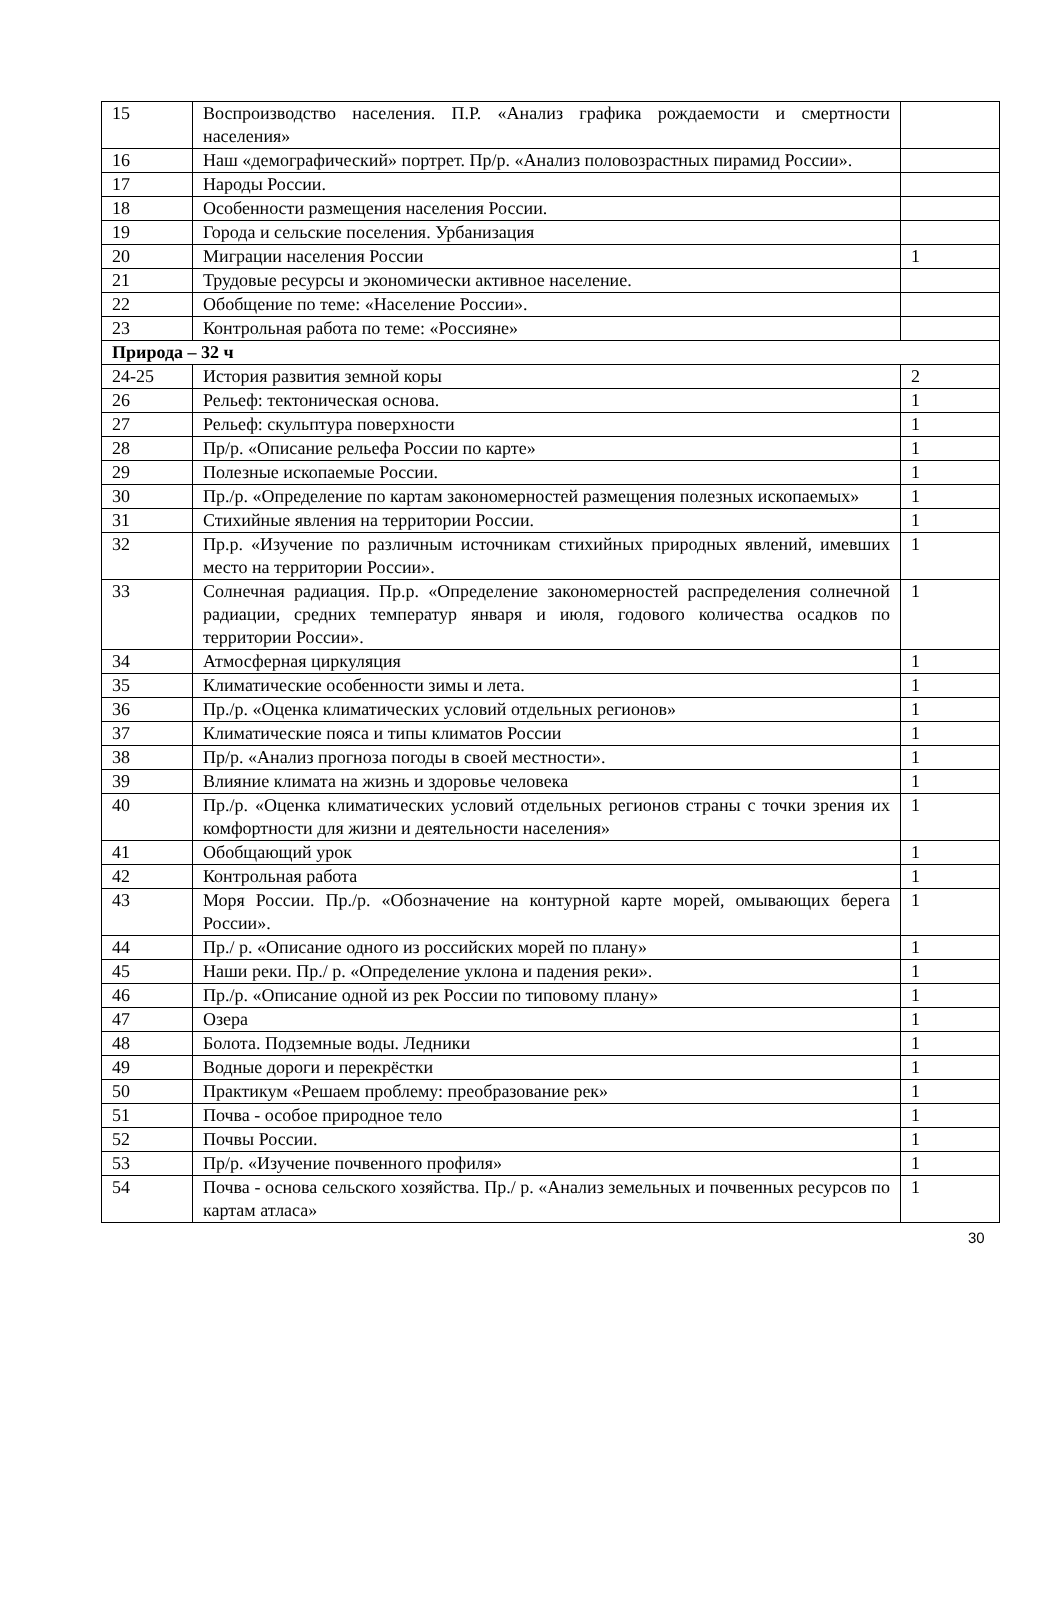| 15 | Воспроизводство населения. П.Р. «Анализ графика рождаемости и смертности населения» | |
| 16 | Наш «демографический» портрет. Пр/р. «Анализ половозрастных пирамид России». | |
| 17 | Народы России. | |
| 18 | Особенности размещения населения России. | |
| 19 | Города и сельские поселения. Урбанизация | |
| 20 | Миграции населения России | 1 |
| 21 | Трудовые ресурсы и экономически активное население. | |
| 22 | Обобщение по теме: «Население России». | |
| 23 | Контрольная работа по теме: «Россияне» | |
| Природа – 32 ч | | |
| 24-25 | История развития земной коры | 2 |
| 26 | Рельеф: тектоническая основа. | 1 |
| 27 | Рельеф: скульптура поверхности | 1 |
| 28 | Пр/р. «Описание рельефа России по карте» | 1 |
| 29 | Полезные ископаемые России. | 1 |
| 30 | Пр./р. «Определение по картам закономерностей размещения полезных ископаемых» | 1 |
| 31 | Стихийные явления на территории России. | 1 |
| 32 | Пр.р. «Изучение по различным источникам стихийных природных явлений, имевших место на территории России». | 1 |
| 33 | Солнечная радиация. Пр.р. «Определение закономерностей распределения солнечной радиации, средних температур января и июля, годового количества осадков по территории России». | 1 |
| 34 | Атмосферная циркуляция | 1 |
| 35 | Климатические особенности зимы и лета. | 1 |
| 36 | Пр./р. «Оценка климатических условий отдельных регионов» | 1 |
| 37 | Климатические пояса и типы климатов России | 1 |
| 38 | Пр/р. «Анализ прогноза погоды в своей местности». | 1 |
| 39 | Влияние климата на жизнь и здоровье человека | 1 |
| 40 | Пр./р. «Оценка климатических условий отдельных регионов страны с точки зрения их комфортности для жизни и деятельности населения» | 1 |
| 41 | Обобщающий урок | 1 |
| 42 | Контрольная работа | 1 |
| 43 | Моря России. Пр./р. «Обозначение на контурной карте морей, омывающих берега России». | 1 |
| 44 | Пр./ р. «Описание одного из российских морей по плану» | 1 |
| 45 | Наши реки. Пр./ р. «Определение уклона и падения реки». | 1 |
| 46 | Пр./р. «Описание одной из рек России по типовому плану» | 1 |
| 47 | Озера | 1 |
| 48 | Болота. Подземные воды. Ледники | 1 |
| 49 | Водные дороги и перекрёстки | 1 |
| 50 | Практикум «Решаем проблему: преобразование рек» | 1 |
| 51 | Почва - особое природное тело | 1 |
| 52 | Почвы России. | 1 |
| 53 | Пр/р. «Изучение почвенного профиля» | 1 |
| 54 | Почва - основа сельского хозяйства. Пр./ р. «Анализ земельных и почвенных ресурсов по картам атласа» | 1 |
30